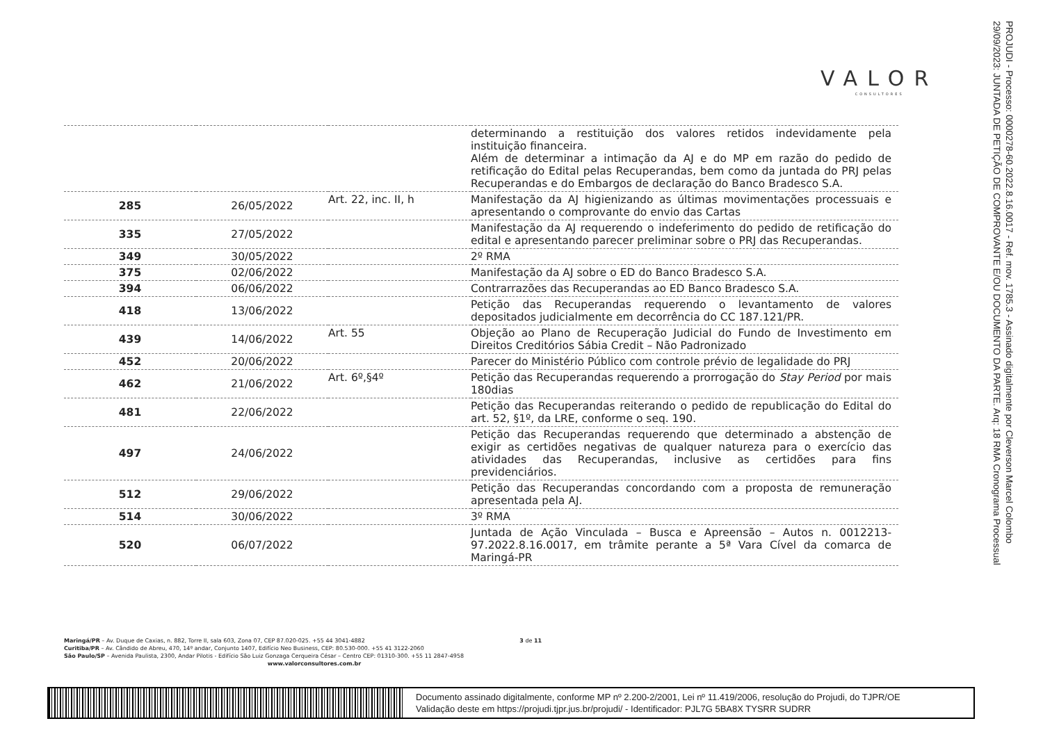VALOR
CONSULTORES
PROJUDI - Processo: 0000278-60.2022.8.16.0017 - Ref. mov. 1785.3 - Assinado digitalmente por Cleverson Marcel Colombo
29/09/2023: JUNTADA DE PETIÇÃO DE COMPROVANTE E/OU DOCUMENTO DA PARTE. Arq: 18 RMA Cronograma Processual
| | | | determinando a restituição dos valores retidos indevidamente pela instituição financeira. Além de determinar a intimação da AJ e do MP em razão do pedido de retificação do Edital pelas Recuperandas, bem como da juntada do PRJ pelas Recuperandas e do Embargos de declaração do Banco Bradesco S.A. |
| 285 | 26/05/2022 | Art. 22, inc. II, h | Manifestação da AJ higienizando as últimas movimentações processuais e apresentando o comprovante do envio das Cartas |
| 335 | 27/05/2022 | | Manifestação da AJ requerendo o indeferimento do pedido de retificação do edital e apresentando parecer preliminar sobre o PRJ das Recuperandas. |
| 349 | 30/05/2022 | | 2º RMA |
| 375 | 02/06/2022 | | Manifestação da AJ sobre o ED do Banco Bradesco S.A. |
| 394 | 06/06/2022 | | Contrarrazões das Recuperandas ao ED Banco Bradesco S.A. |
| 418 | 13/06/2022 | | Petição das Recuperandas requerendo o levantamento de valores depositados judicialmente em decorrência do CC 187.121/PR. |
| 439 | 14/06/2022 | Art. 55 | Objeção ao Plano de Recuperação Judicial do Fundo de Investimento em Direitos Creditórios Sábia Credit – Não Padronizado |
| 452 | 20/06/2022 | | Parecer do Ministério Público com controle prévio de legalidade do PRJ |
| 462 | 21/06/2022 | Art. 6º,§4º | Petição das Recuperandas requerendo a prorrogação do Stay Period por mais 180dias |
| 481 | 22/06/2022 | | Petição das Recuperandas reiterando o pedido de republicação do Edital do art. 52, §1º, da LRE, conforme o seq. 190. |
| 497 | 24/06/2022 | | Petição das Recuperandas requerendo que determinado a abstenção de exigir as certidões negativas de qualquer natureza para o exercício das atividades das Recuperandas, inclusive as certidões para fins previdenciários. |
| 512 | 29/06/2022 | | Petição das Recuperandas concordando com a proposta de remuneração apresentada pela AJ. |
| 514 | 30/06/2022 | | 3º RMA |
| 520 | 06/07/2022 | | Juntada de Ação Vinculada – Busca e Apreensão – Autos n. 0012213-97.2022.8.16.0017, em trâmite perante a 5ª Vara Cível da comarca de Maringá-PR |
Maringá/PR – Av. Duque de Caxias, n. 882, Torre II, sala 603, Zona 07, CEP 87.020-025. +55 44 3041-4882 3 de 11
Curitiba/PR – Av. Cândido de Abreu, 470, 14º andar, Conjunto 1407, Edifício Neo Business, CEP: 80.530-000. +55 41 3122-2060
São Paulo/SP – Avenida Paulista, 2300, Andar Pilotis - Edifício São Luiz Gonzaga Cerqueira César – Centro CEP: 01310-300. +55 11 2847-4958
www.valorconsultores.com.br
Documento assinado digitalmente, conforme MP nº 2.200-2/2001, Lei nº 11.419/2006, resolução do Projudi, do TJPR/OE
Validação deste em https://projudi.tjpr.jus.br/projudi/ - Identificador: PJL7G 5BA8X TYSRR SUDRR